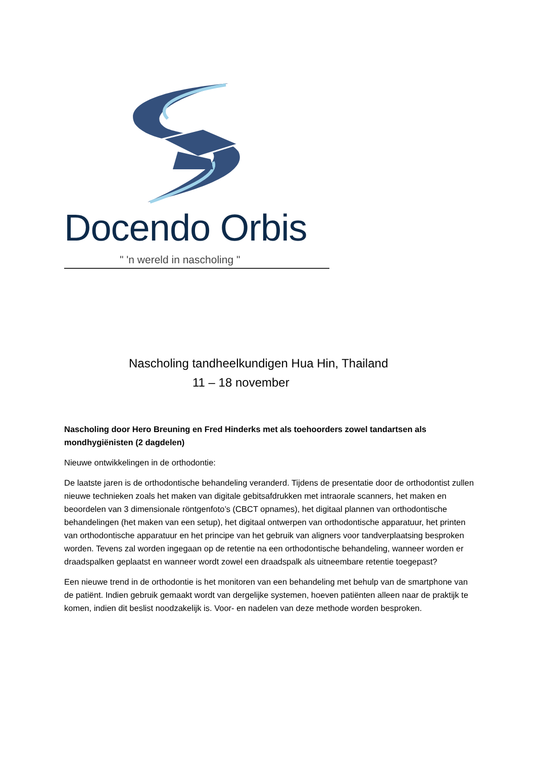Docendo Orbis
" 'n wereld in nascholing "
Nascholing tandheelkundigen Hua Hin, Thailand
11 – 18 november
Nascholing door Hero Breuning en Fred Hinderks met als toehoorders zowel tandartsen als mondhygiënisten (2 dagdelen)
Nieuwe ontwikkelingen in de orthodontie:
De laatste jaren is de orthodontische behandeling veranderd. Tijdens de presentatie door de orthodontist zullen nieuwe technieken zoals het maken van digitale gebitsafdrukken met intraorale scanners, het maken en beoordelen van 3 dimensionale röntgenfoto’s (CBCT opnames), het digitaal plannen van orthodontische behandelingen (het maken van een setup), het digitaal ontwerpen van orthodontische apparatuur, het printen van orthodontische apparatuur en het principe van het gebruik van aligners voor tandverplaatsing besproken worden. Tevens zal worden ingegaan op de retentie na een orthodontische behandeling, wanneer worden er draadspalken geplaatst en wanneer wordt zowel een draadspalk als uitneembare retentie toegepast?
Een nieuwe trend in de orthodontie is het monitoren van een behandeling met behulp van de smartphone van de patiënt. Indien gebruik gemaakt wordt van dergelijke systemen, hoeven patiënten alleen naar de praktijk te komen, indien dit beslist noodzakelijk is. Voor- en nadelen van deze methode worden besproken.